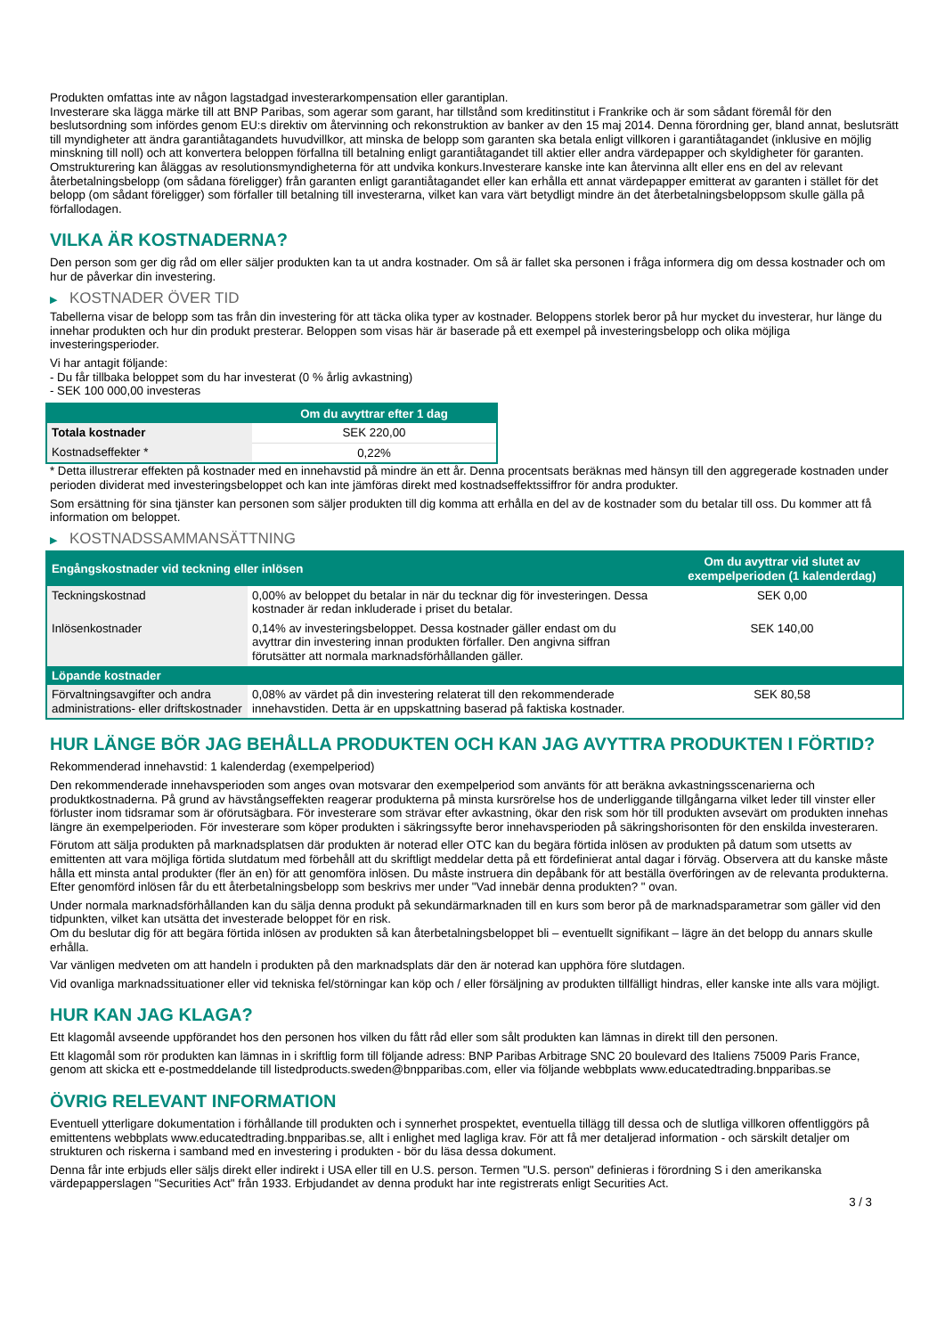Produkten omfattas inte av någon lagstadgad investerarkompensation eller garantiplan.
Investerare ska lägga märke till att BNP Paribas, som agerar som garant, har tillstånd som kreditinstitut i Frankrike och är som sådant föremål för den beslutsordning som infördes genom EU:s direktiv om återvinning och rekonstruktion av banker av den 15 maj 2014. Denna förordning ger, bland annat, beslutsrätt till myndigheter att ändra garantiåtagandets huvudvillkor, att minska de belopp som garanten ska betala enligt villkoren i garantiåtagandet (inklusive en möjlig minskning till noll) och att konvertera beloppen förfallna till betalning enligt garantiåtagandet till aktier eller andra värdepapper och skyldigheter för garanten. Omstrukturering kan åläggas av resolutionsmyndigheterna för att undvika konkurs.Investerare kanske inte kan återvinna allt eller ens en del av relevant återbetalningsbelopp (om sådana föreligger) från garanten enligt garantiåtagandet eller kan erhålla ett annat värdepapper emitterat av garanten i stället för det belopp (om sådant föreligger) som förfaller till betalning till investerarna, vilket kan vara värt betydligt mindre än det återbetalningsbeloppsom skulle gälla på förfallodagen.
VILKA ÄR KOSTNADERNA?
Den person som ger dig råd om eller säljer produkten kan ta ut andra kostnader. Om så är fallet ska personen i fråga informera dig om dessa kostnader och om hur de påverkar din investering.
▶ KOSTNADER ÖVER TID
Tabellerna visar de belopp som tas från din investering för att täcka olika typer av kostnader. Beloppens storlek beror på hur mycket du investerar, hur länge du innehar produkten och hur din produkt presterar. Beloppen som visas här är baserade på ett exempel på investeringsbelopp och olika möjliga investeringsperioder.
Vi har antagit följande:
- Du får tillbaka beloppet som du har investerat (0 % årlig avkastning)
- SEK 100 000,00 investeras
| | Om du avyttrar efter 1 dag |
| --- | --- |
| Totala kostnader | SEK 220,00 |
| Kostnadseffekter * | 0,22% |
* Detta illustrerar effekten på kostnader med en innehavstid på mindre än ett år. Denna procentsats beräknas med hänsyn till den aggregerade kostnaden under perioden dividerat med investeringsbeloppet och kan inte jämföras direkt med kostnadseffektssiffror för andra produkter.
Som ersättning för sina tjänster kan personen som säljer produkten till dig komma att erhålla en del av de kostnader som du betalar till oss. Du kommer att få information om beloppet.
▶ KOSTNADSSAMMANSÄTTNING
| Engångskostnader vid teckning eller inlösen | | Om du avyttrar vid slutet av exempelperioden (1 kalenderdag) |
| --- | --- | --- |
| Teckningskostnad | 0,00% av beloppet du betalar in när du tecknar dig för investeringen. Dessa kostnader är redan inkluderade i priset du betalar. | SEK 0,00 |
| Inlösenkostnader | 0,14% av investeringsbeloppet. Dessa kostnader gäller endast om du avyttrar din investering innan produkten förfaller. Den angivna siffran förutsätter att normala marknadsförhållanden gäller. | SEK 140,00 |
| Löpande kostnader | | |
| Förvaltningsavgifter och andra administrations- eller driftskostnader | 0,08% av värdet på din investering relaterat till den rekommenderade innehavstiden. Detta är en uppskattning baserad på faktiska kostnader. | SEK 80,58 |
HUR LÄNGE BÖR JAG BEHÅLLA PRODUKTEN OCH KAN JAG AVYTTRA PRODUKTEN I FÖRTID?
Rekommenderad innehavstid: 1 kalenderdag (exempelperiod)
Den rekommenderade innehavsperioden som anges ovan motsvarar den exempelperiod som använts för att beräkna avkastningsscenarierna och produktkostnaderna. På grund av hävstångseffekten reagerar produkterna på minsta kursrörelse hos de underliggande tillgångarna vilket leder till vinster eller förluster inom tidsramar som är oförutsägbara. För investerare som strävar efter avkastning, ökar den risk som hör till produkten avsevärt om produkten innehas längre än exempelperioden. För investerare som köper produkten i säkringssyfte beror innehavsperioden på säkringshorisonten för den enskilda investeraren.
Förutom att sälja produkten på marknadsplatsen där produkten är noterad eller OTC kan du begära förtida inlösen av produkten på datum som utsetts av emittenten att vara möjliga förtida slutdatum med förbehåll att du skriftligt meddelar detta på ett fördefinierat antal dagar i förväg. Observera att du kanske måste hålla ett minsta antal produkter (fler än en) för att genomföra inlösen. Du måste instruera din depåbank för att beställa överföringen av de relevanta produkterna. Efter genomförd inlösen får du ett återbetalningsbelopp som beskrivs mer under "Vad innebär denna produkten? " ovan.
Under normala marknadsförhållanden kan du sälja denna produkt på sekundärmarknaden till en kurs som beror på de marknadsparametrar som gäller vid den tidpunkten, vilket kan utsätta det investerade beloppet för en risk.
Om du beslutar dig för att begära förtida inlösen av produkten så kan återbetalningsbeloppet bli – eventuellt signifikant – lägre än det belopp du annars skulle erhålla.
Var vänligen medveten om att handeln i produkten på den marknadsplats där den är noterad kan upphöra före slutdagen.
Vid ovanliga marknadssituationer eller vid tekniska fel/störningar kan köp och / eller försäljning av produkten tillfälligt hindras, eller kanske inte alls vara möjligt.
HUR KAN JAG KLAGA?
Ett klagomål avseende uppförandet hos den personen hos vilken du fått råd eller som sålt produkten kan lämnas in direkt till den personen.
Ett klagomål som rör produkten kan lämnas in i skriftlig form till följande adress: BNP Paribas Arbitrage SNC 20 boulevard des Italiens 75009 Paris France, genom att skicka ett e-postmeddelande till listedproducts.sweden@bnpparibas.com, eller via följande webbplats www.educatedtrading.bnpparibas.se
ÖVRIG RELEVANT INFORMATION
Eventuell ytterligare dokumentation i förhållande till produkten och i synnerhet prospektet, eventuella tillägg till dessa och de slutliga villkoren offentliggörs på emittentens webbplats www.educatedtrading.bnpparibas.se, allt i enlighet med lagliga krav. För att få mer detaljerad information - och särskilt detaljer om strukturen och riskerna i samband med en investering i produkten - bör du läsa dessa dokument.
Denna får inte erbjuds eller säljs direkt eller indirekt i USA eller till en U.S. person. Termen "U.S. person" definieras i förordning S i den amerikanska värdepapperslagen "Securities Act" från 1933. Erbjudandet av denna produkt har inte registrerats enligt Securities Act.
3 / 3